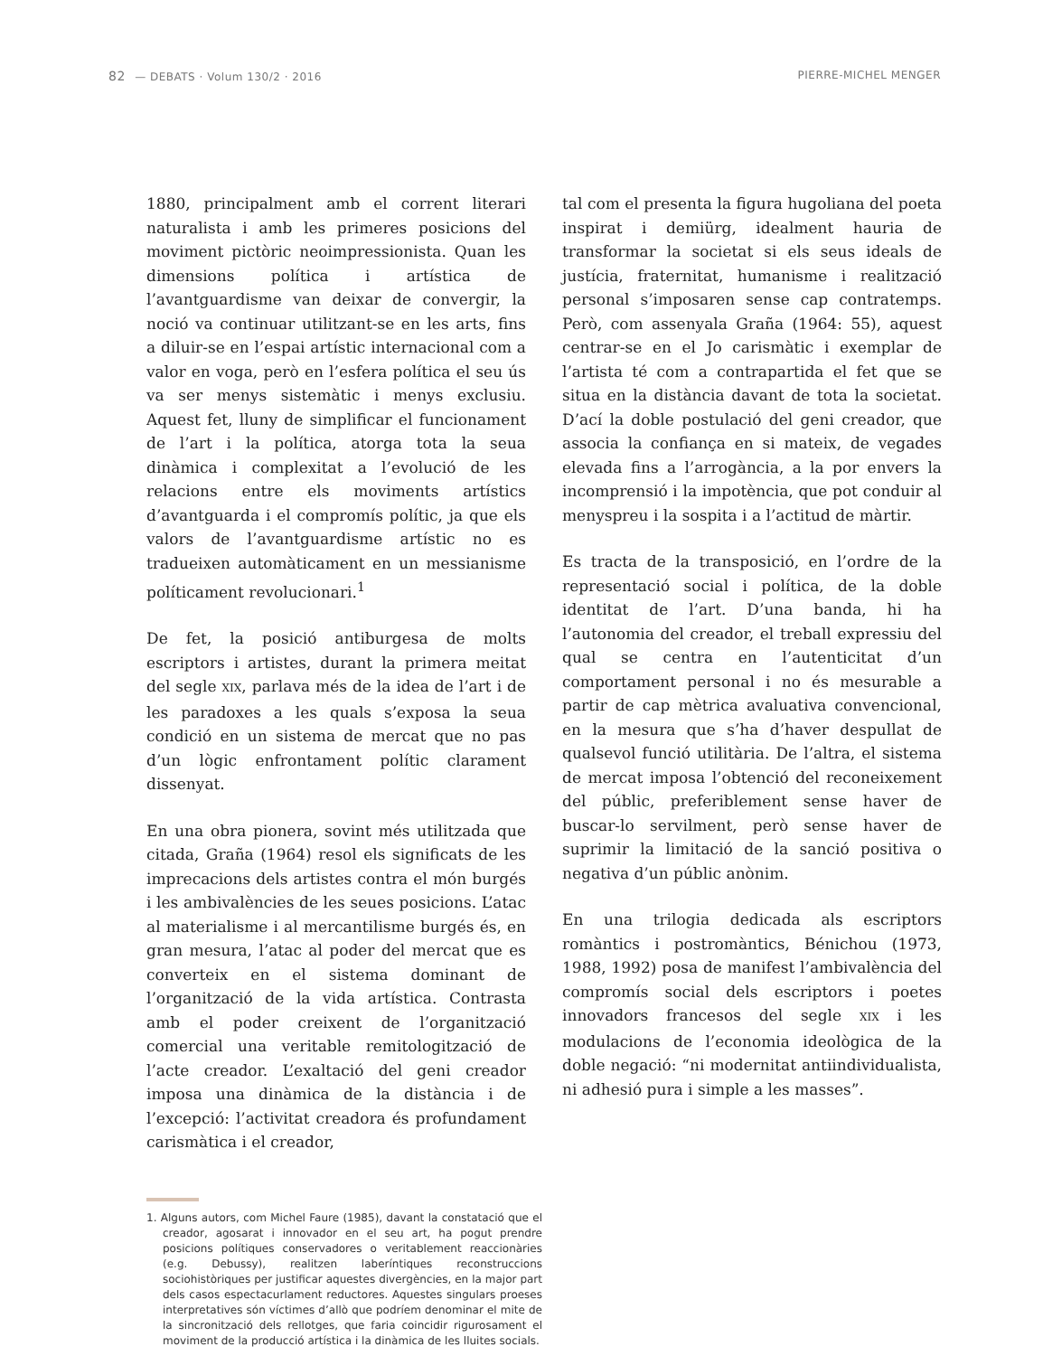82 — DEBATS · Volum 130/2 · 2016 PIERRE-MICHEL MENGER
1880, principalment amb el corrent literari naturalista i amb les primeres posicions del moviment pictòric neoimpressionista. Quan les dimensions política i artística de l’avantguardisme van deixar de convergir, la noció va continuar utilitzant-se en les arts, fins a diluir-se en l’espai artístic internacional com a valor en voga, però en l’esfera política el seu ús va ser menys sistemàtic i menys exclusiu. Aquest fet, lluny de simplificar el funcionament de l’art i la política, atorga tota la seua dinàmica i complexitat a l’evolució de les relacions entre els moviments artístics d’avantguarda i el compromís polític, ja que els valors de l’avantguardisme artístic no es tradueixen automàticament en un messianisme políticament revolucionari.<sup>1</sup>
De fet, la posició antiburgesa de molts escriptors i artistes, durant la primera meitat del segle XIX, parlava més de la idea de l’art i de les paradoxes a les quals s’exposa la seua condició en un sistema de mercat que no pas d’un lògic enfrontament polític clarament dissenyat.
En una obra pionera, sovint més utilitzada que citada, Graña (1964) resol els significats de les imprecacions dels artistes contra el món burgés i les ambivalències de les seues posicions. L’atac al materialisme i al mercantilisme burgés és, en gran mesura, l’atac al poder del mercat que es converteix en el sistema dominant de l’organització de la vida artística. Contrasta amb el poder creixent de l’organització comercial una veritable remitologització de l’acte creador. L’exaltació del geni creador imposa una dinàmica de la distància i de l’excepció: l’activitat creadora és profundament carismàtica i el creador,
1. Alguns autors, com Michel Faure (1985), davant la constatació que el creador, agosarat i innovador en el seu art, ha pogut prendre posicions polítiques conservadores o veritablement reaccionàries (e.g. Debussy), realitzen laberíntiques reconstruccions sociohistòriques per justificar aquestes divergències, en la major part dels casos espectacurlament reductores. Aquestes singulars proeses interpretatives són víctimes d’allò que podríem denominar el mite de la sincronització dels rellotges, que faria coincidir rigurosament el moviment de la producció artística i la dinàmica de les lluites socials.
tal com el presenta la figura hugoliana del poeta inspirat i demiürg, idealment hauria de transformar la societat si els seus ideals de justícia, fraternitat, humanisme i realització personal s’imposaren sense cap contratemps. Però, com assenyala Graña (1964: 55), aquest centrar-se en el Jo carismàtic i exemplar de l’artista té com a contrapartida el fet que se situa en la distància davant de tota la societat. D’ací la doble postulació del geni creador, que associa la confiança en si mateix, de vegades elevada fins a l’arrogància, a la por envers la incomprensió i la impotència, que pot conduir al menyspreu i la sospita i a l’actitud de màrtir.
Es tracta de la transposició, en l’ordre de la representació social i política, de la doble identitat de l’art. D’una banda, hi ha l’autonomia del creador, el treball expressiu del qual se centra en l’autenticitat d’un comportament personal i no és mesurable a partir de cap mètrica avaluativa convencional, en la mesura que s’ha d’haver despullat de qualsevol funció utilitària. De l’altra, el sistema de mercat imposa l’obtenció del reconeixement del públic, preferiblement sense haver de buscar-lo servilment, però sense haver de suprimir la limitació de la sanció positiva o negativa d’un públic anònim.
En una trilogia dedicada als escriptors romàntics i postromàntics, Bénichou (1973, 1988, 1992) posa de manifest l’ambivalència del compromís social dels escriptors i poetes innovadors francesos del segle XIX i les modulacions de l’economia ideològica de la doble negació: “ni modernitat antiindividualista, ni adhesió pura i simple a les masses”.